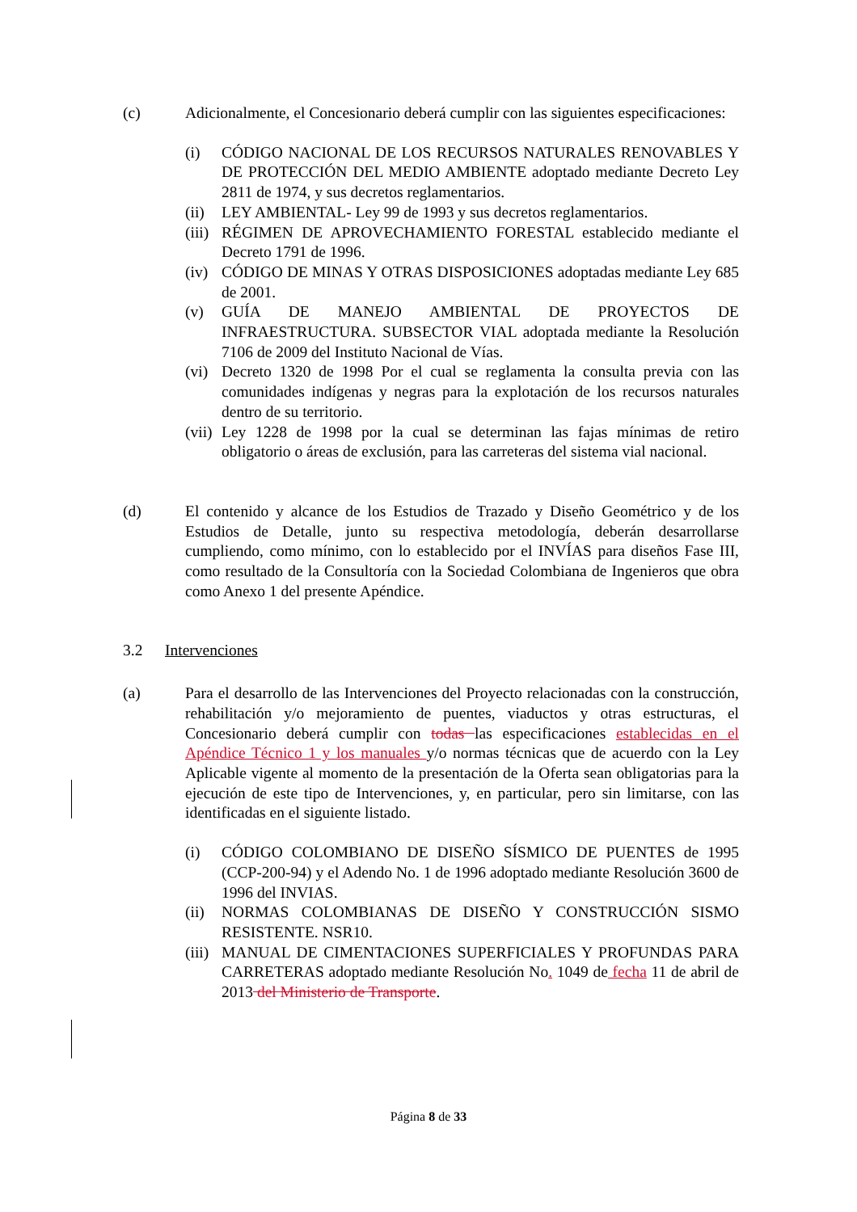(c) Adicionalmente, el Concesionario deberá cumplir con las siguientes especificaciones:
(i) CÓDIGO NACIONAL DE LOS RECURSOS NATURALES RENOVABLES Y DE PROTECCIÓN DEL MEDIO AMBIENTE adoptado mediante Decreto Ley 2811 de 1974, y sus decretos reglamentarios.
(ii) LEY AMBIENTAL- Ley 99 de 1993 y sus decretos reglamentarios.
(iii) RÉGIMEN DE APROVECHAMIENTO FORESTAL establecido mediante el Decreto 1791 de 1996.
(iv) CÓDIGO DE MINAS Y OTRAS DISPOSICIONES adoptadas mediante Ley 685 de 2001.
(v) GUÍA DE MANEJO AMBIENTAL DE PROYECTOS DE INFRAESTRUCTURA. SUBSECTOR VIAL adoptada mediante la Resolución 7106 de 2009 del Instituto Nacional de Vías.
(vi) Decreto 1320 de 1998 Por el cual se reglamenta la consulta previa con las comunidades indígenas y negras para la explotación de los recursos naturales dentro de su territorio.
(vii) Ley 1228 de 1998 por la cual se determinan las fajas mínimas de retiro obligatorio o áreas de exclusión, para las carreteras del sistema vial nacional.
(d) El contenido y alcance de los Estudios de Trazado y Diseño Geométrico y de los Estudios de Detalle, junto su respectiva metodología, deberán desarrollarse cumpliendo, como mínimo, con lo establecido por el INVÍAS para diseños Fase III, como resultado de la Consultoría con la Sociedad Colombiana de Ingenieros que obra como Anexo 1 del presente Apéndice.
3.2 Intervenciones
(a) Para el desarrollo de las Intervenciones del Proyecto relacionadas con la construcción, rehabilitación y/o mejoramiento de puentes, viaductos y otras estructuras, el Concesionario deberá cumplir con todas las especificaciones establecidas en el Apéndice Técnico 1 y los manuales y/o normas técnicas que de acuerdo con la Ley Aplicable vigente al momento de la presentación de la Oferta sean obligatorias para la ejecución de este tipo de Intervenciones, y, en particular, pero sin limitarse, con las identificadas en el siguiente listado.
(i) CÓDIGO COLOMBIANO DE DISEÑO SÍSMICO DE PUENTES de 1995 (CCP-200-94) y el Adendo No. 1 de 1996 adoptado mediante Resolución 3600 de 1996 del INVIAS.
(ii) NORMAS COLOMBIANAS DE DISEÑO Y CONSTRUCCIÓN SISMO RESISTENTE. NSR10.
(iii) MANUAL DE CIMENTACIONES SUPERFICIALES Y PROFUNDAS PARA CARRETERAS adoptado mediante Resolución No. 1049 de fecha 11 de abril de 2013 del Ministerio de Transporte.
Página 8 de 33